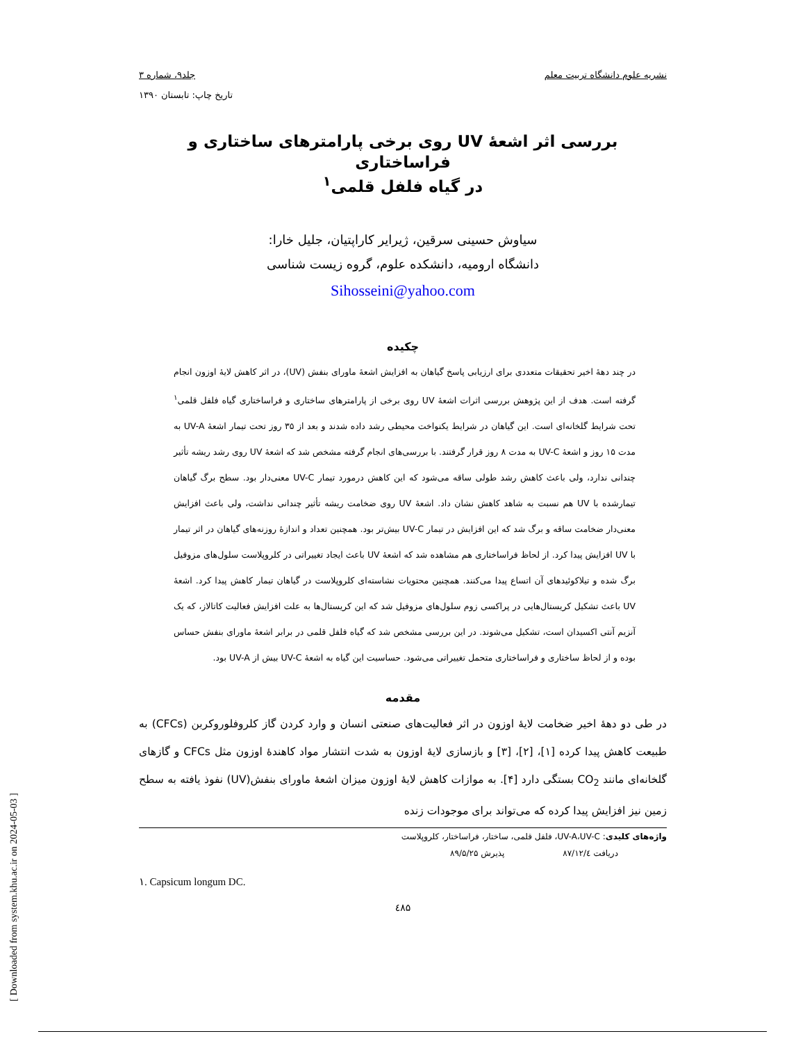نشریه علوم دانشگاه تربیت معلم جلد۹، شماره ۳
تاریخ چاپ: تابستان ۱۳۹۰
بررسی اثر اشعۀ UV روی برخی پارامترهای ساختاری و فراساختاری
در گیاه فلفل قلمی<sup>۱</sup>
سیاوش حسینی سرقین، ژیرایر کاراپتیان، جلیل خارا:
دانشگاه ارومیه، دانشکده علوم، گروه زیست شناسی
Sihosseini@yahoo.com
چکیده
در چند دهۀ اخیر تحقیقات متعددی برای ارزیابی پاسخ گیاهان به افزایش اشعۀ ماورای بنفش (UV)، در اثر کاهش لایۀ اوزون انجام گرفته است. هدف از این پژوهش بررسی اثرات اشعۀ UV روی برخی از پارامترهای ساختاری و فراساختاری گیاه فلفل قلمی<sup>۱</sup> تحت شرایط گلخانه‌ای است. این گیاهان در شرایط یکنواخت محیطی رشد داده شدند و بعد از ۳۵ روز تحت تیمار اشعۀ UV-A به مدت ۱۵ روز و اشعۀ UV-C به مدت ۸ روز قرار گرفتند. با بررسی‌های انجام گرفته مشخص شد که اشعۀ UV روی رشد ریشه تأثیر چندانی ندارد، ولی باعث کاهش رشد طولی ساقه می‌شود که این کاهش درمورد تیمار UV-C معنی‌دار بود. سطح برگ گیاهان تیمارشده با UV هم نسبت به شاهد کاهش نشان داد. اشعۀ UV روی ضخامت ریشه تأثیر چندانی نداشت، ولی باعث افزایش معنی‌دار ضخامت ساقه و برگ شد که این افزایش در تیمار UV-C بیش‌تر بود. همچنین تعداد و اندازۀ روزنه‌های گیاهان در اثر تیمار با UV افزایش پیدا کرد. از لحاظ فراساختاری هم مشاهده شد که اشعۀ UV باعث ایجاد تغییراتی در کلروپلاست سلول‌های مزوفیل برگ شده و تیلاکوئیدهای آن اتساع پیدا می‌کنند. همچنین محتویات نشاسته‌ای کلروپلاست در گیاهان تیمار کاهش پیدا کرد. اشعۀ UV باعث تشکیل کریستال‌هایی در پراکسی زوم سلول‌های مزوفیل شد که این کریستال‌ها به علت افزایش فعالیت کاتالاز، که یک آنزیم آنتی اکسیدان است، تشکیل می‌شوند. در این بررسی مشخص شد که گیاه فلفل قلمی در برابر اشعۀ ماورای بنفش حساس بوده و از لحاظ ساختاری و فراساختاری متحمل تغییراتی می‌شود. حساسیت این گیاه به اشعۀ UV-C بیش از UV-A بود.
مقدمه
در طی دو دهۀ اخیر ضخامت لایۀ اوزون در اثر فعالیت‌های صنعتی انسان و وارد کردن گاز کلروفلوروکربن (CFCs) به طبیعت کاهش پیدا کرده [۱]، [۲]، [۳] و بازسازی لایۀ اوزون به شدت انتشار مواد کاهندۀ اوزون مثل CFCs و گازهای گلخانه‌ای مانند CO<sub>2</sub> بستگی دارد [۴]. به موازات کاهش لایۀ اوزون میزان اشعۀ ماورای بنفش(UV) نفوذ یافته به سطح زمین نیز افزایش پیدا کرده که می‌تواند برای موجودات زنده
واژه‌های کلیدی: UV-A،UV-C، فلفل قلمی، ساختار، فراساختار، کلروپلاست
دریافت ۸۷/۱۲/٤ پذیرش ۸۹/۵/۲۵
۱. Capsicum longum DC.
٤۸۵
[ Downloaded from system.khu.ac.ir on 2024-05-03 ]